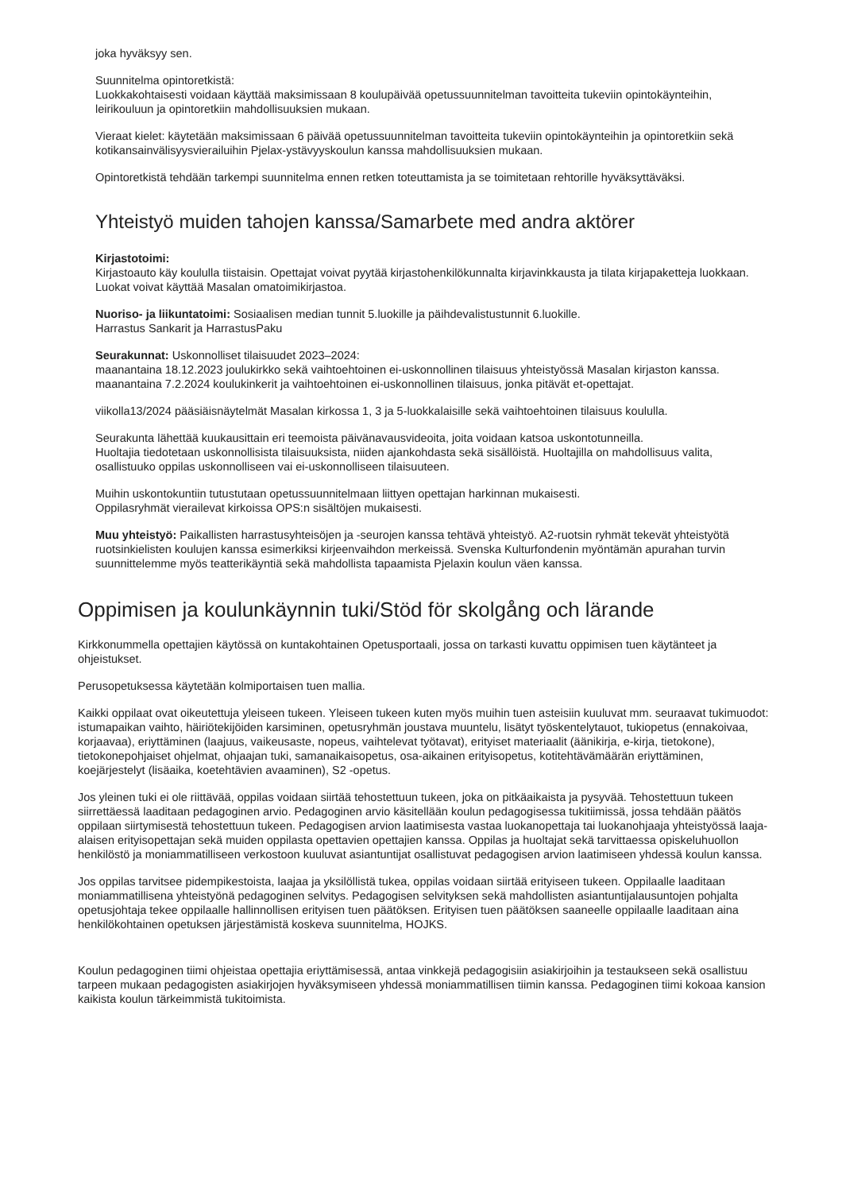joka hyväksyy sen.
Suunnitelma opintoretkistä:
Luokkakohtaisesti voidaan käyttää maksimissaan 8 koulupäivää opetussuunnitelman tavoitteita tukeviin opintokäynteihin, leirikouluun ja opintoretkiin mahdollisuuksien mukaan.
Vieraat kielet: käytetään maksimissaan 6 päivää opetussuunnitelman tavoitteita tukeviin opintokäynteihin ja opintoretkiin sekä kotikansainvälisyysvierailuihin Pjelax-ystävyyskoulun kanssa mahdollisuuksien mukaan.
Opintoretkistä tehdään tarkempi suunnitelma ennen retken toteuttamista ja se toimitetaan rehtorille hyväksyttäväksi.
Yhteistyö muiden tahojen kanssa/Samarbete med andra aktörer
Kirjastotoimi:
Kirjastoauto käy koululla tiistaisin. Opettajat voivat pyytää kirjastohenkilökunnalta kirjavinkkausta ja tilata kirjapaketteja luokkaan. Luokat voivat käyttää Masalan omatoimikirjastoa.
Nuoriso- ja liikuntatoimi: Sosiaalisen median tunnit 5.luokille ja päihdevalistustunnit 6.luokille.
Harrastus Sankarit ja HarrastusPaku
Seurakunnat: Uskonnolliset tilaisuudet 2023–2024:
maanantaina 18.12.2023 joulukirkko sekä vaihtoehtoinen ei-uskonnollinen tilaisuus yhteistyössä Masalan kirjaston kanssa.
maanantaina 7.2.2024 koulukinkerit ja vaihtoehtoinen ei-uskonnollinen tilaisuus, jonka pitävät et-opettajat.
viikolla13/2024 pääsiäisnäytelmät Masalan kirkossa 1, 3 ja 5-luokkalaisille sekä vaihtoehtoinen tilaisuus koululla.
Seurakunta lähettää kuukausittain eri teemoista päivänavausvideoita, joita voidaan katsoa uskontotunneilla.
Huoltajia tiedotetaan uskonnollisista tilaisuuksista, niiden ajankohdasta sekä sisällöistä. Huoltajilla on mahdollisuus valita, osallistuuko oppilas uskonnolliseen vai ei-uskonnolliseen tilaisuuteen.
Muihin uskontokuntiin tutustutaan opetussuunnitelmaan liittyen opettajan harkinnan mukaisesti.
Oppilasryhmät vierailevat kirkoissa OPS:n sisältöjen mukaisesti.
Muu yhteistyö: Paikallisten harrastusyhteisöjen ja -seurojen kanssa tehtävä yhteistyö. A2-ruotsin ryhmät tekevät yhteistyötä ruotsinkielisten koulujen kanssa esimerkiksi kirjeenvaihdon merkeissä. Svenska Kulturfondenin myöntämän apurahan turvin suunnittelemme myös teatterikäyntiä sekä mahdollista tapaamista Pjelaxin koulun väen kanssa.
Oppimisen ja koulunkäynnin tuki/Stöd för skolgång och lärande
Kirkkonummella opettajien käytössä on kuntakohtainen Opetusportaali, jossa on tarkasti kuvattu oppimisen tuen käytänteet ja ohjeistukset.
Perusopetuksessa käytetään kolmiportaisen tuen mallia.
Kaikki oppilaat ovat oikeutettuja yleiseen tukeen. Yleiseen tukeen kuten myös muihin tuen asteisiin kuuluvat mm. seuraavat tukimuodot:
istumapaikan vaihto, häiriötekijöiden karsiminen, opetusryhmän joustava muuntelu, lisätyt työskentelytauot, tukiopetus (ennakoivaa, korjaavaa), eriyttäminen (laajuus, vaikeusaste, nopeus, vaihtelevat työtavat), erityiset materiaalit (äänikirja, e-kirja, tietokone), tietokonepohjaiset ohjelmat, ohjaajan tuki, samanaikaisopetus, osa-aikainen erityisopetus, kotitehtävämäärän eriyttäminen, koejärjestelyt (lisäaika, koetehtävien avaaminen), S2 -opetus.
Jos yleinen tuki ei ole riittävää, oppilas voidaan siirtää tehostettuun tukeen, joka on pitkäaikaista ja pysyvää. Tehostettuun tukeen siirrettäessä laaditaan pedagoginen arvio. Pedagoginen arvio käsitellään koulun pedagogisessa tukitiimissä, jossa tehdään päätös oppilaan siirtymisestä tehostettuun tukeen. Pedagogisen arvion laatimisesta vastaa luokanopettaja tai luokanohjaaja yhteistyössä laaja-alaisen erityisopettajan sekä muiden oppilasta opettavien opettajien kanssa. Oppilas ja huoltajat sekä tarvittaessa opiskeluhuollon henkilöstö ja moniammatilliseen verkostoon kuuluvat asiantuntijat osallistuvat pedagogisen arvion laatimiseen yhdessä koulun kanssa.
Jos oppilas tarvitsee pidempikestoista, laajaa ja yksilöllistä tukea, oppilas voidaan siirtää erityiseen tukeen. Oppilaalle laaditaan moniammatillisena yhteistyönä pedagoginen selvitys. Pedagogisen selvityksen sekä mahdollisten asiantuntijalausuntojen pohjalta opetusjohtaja tekee oppilaalle hallinnollisen erityisen tuen päätöksen. Erityisen tuen päätöksen saaneelle oppilaalle laaditaan aina henkilökohtainen opetuksen järjestämistä koskeva suunnitelma, HOJKS.
Koulun pedagoginen tiimi ohjeistaa opettajia eriyttämisessä, antaa vinkkejä pedagogisiin asiakirjoihin ja testaukseen sekä osallistuu tarpeen mukaan pedagogisten asiakirjojen hyväksymiseen yhdessä moniammatillisen tiimin kanssa. Pedagoginen tiimi kokoaa kansion kaikista koulun tärkeimmistä tukitoimista.